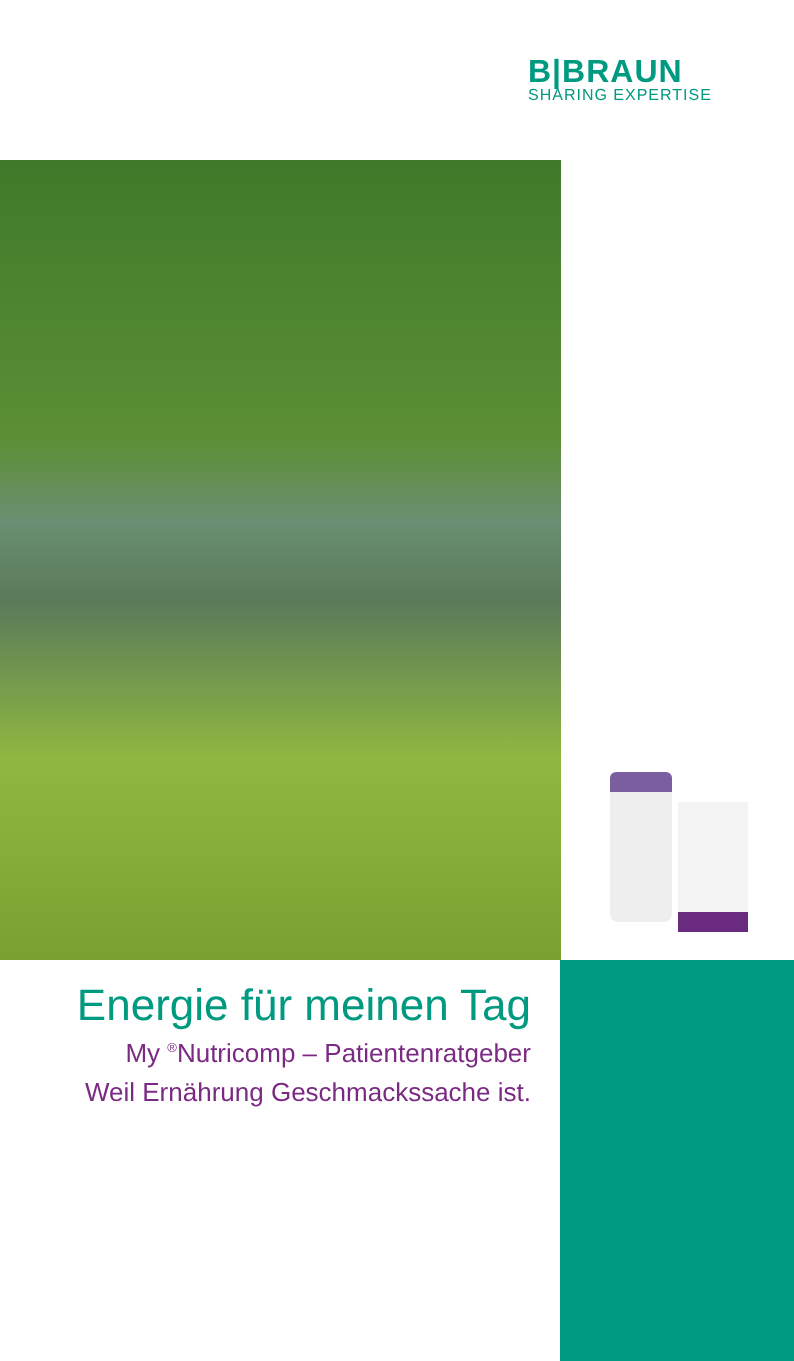B|BRAUN
SHARING EXPERTISE
Energie für meinen Tag
My <sup>®</sup>Nutricomp – Patientenratgeber
Weil Ernährung Geschmackssache ist.